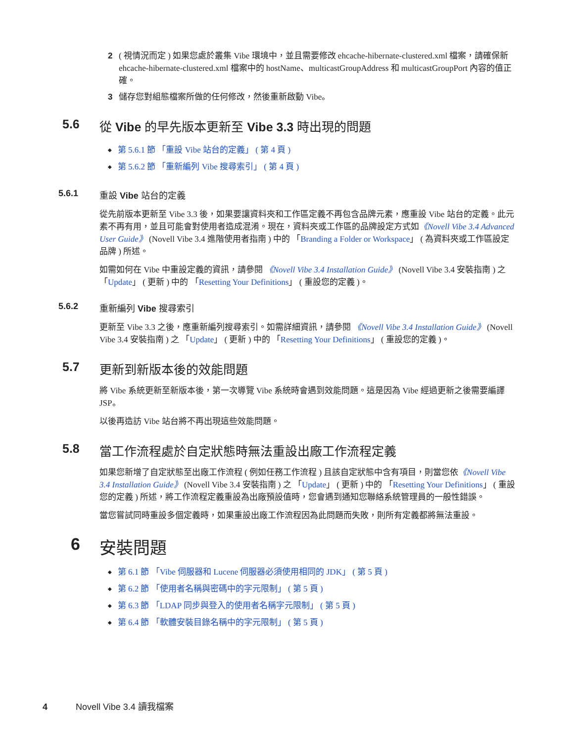2 ( 視情況而定 ) 如果您處於叢集 Vibe 環境中，並且需要修改 ehcache-hibernate-clustered.xml 檔案，請確保新 ehcache-hibernate-clustered.xml 檔案中的 hostName、multicastGroupAddress 和 multicastGroupPort 內容的值正確。
3 儲存您對組態檔案所做的任何修改，然後重新啟動 Vibe。
5.6 從 Vibe 的早先版本更新至 Vibe 3.3 時出現的問題
第 5.6.1 節 「重設 Vibe 站台的定義」 ( 第 4 頁 )
第 5.6.2 節 「重新編列 Vibe 搜尋索引」 ( 第 4 頁 )
5.6.1 重設 Vibe 站台的定義
從先前版本更新至 Vibe 3.3 後，如果要讓資料夾和工作區定義不再包含品牌元素，應重設 Vibe 站台的定義。此元素不再有用，並且可能會對使用者造成混淆。現在，資料夾或工作區的品牌設定方式如《Novell Vibe 3.4 Advanced User Guide》 (Novell Vibe 3.4 進階使用者指南 ) 中的 「Branding a Folder or Workspace」 ( 為資料夾或工作區設定品牌 ) 所述。
如需如何在 Vibe 中重設定義的資訊，請參閱 《Novell Vibe 3.4 Installation Guide》 (Novell Vibe 3.4 安裝指南 ) 之 「Update」 ( 更新 ) 中的 「Resetting Your Definitions」 ( 重設您的定義 )。
5.6.2 重新編列 Vibe 搜尋索引
更新至 Vibe 3.3 之後，應重新編列搜尋索引。如需詳細資訊，請參閱 《Novell Vibe 3.4 Installation Guide》 (Novell Vibe 3.4 安裝指南 ) 之 「Update」 ( 更新 ) 中的 「Resetting Your Definitions」 ( 重設您的定義 )。
5.7 更新到新版本後的效能問題
將 Vibe 系統更新至新版本後，第一次導覽 Vibe 系統時會遇到效能問題。這是因為 Vibe 經過更新之後需要編譯 JSP。
以後再造訪 Vibe 站台將不再出現這些效能問題。
5.8 當工作流程處於自定狀態時無法重設出廠工作流程定義
如果您新增了自定狀態至出廠工作流程 ( 例如任務工作流程 ) 且該自定狀態中含有項目，則當您依《Novell Vibe 3.4 Installation Guide》 (Novell Vibe 3.4 安裝指南 ) 之 「Update」 ( 更新 ) 中的 「Resetting Your Definitions」 ( 重設您的定義 ) 所述，將工作流程定義重設為出廠預設值時，您會遇到通知您聯絡系統管理員的一般性錯誤。
當您嘗試同時重設多個定義時，如果重設出廠工作流程因為此問題而失敗，則所有定義都將無法重設。
6 安裝問題
第 6.1 節 「Vibe 伺服器和 Lucene 伺服器必須使用相同的 JDK」 ( 第 5 頁 )
第 6.2 節 「使用者名稱與密碼中的字元限制」 ( 第 5 頁 )
第 6.3 節 「LDAP 同步與登入的使用者名稱字元限制」 ( 第 5 頁 )
第 6.4 節 「軟體安裝目錄名稱中的字元限制」 ( 第 5 頁 )
4 Novell Vibe 3.4 讀我檔案